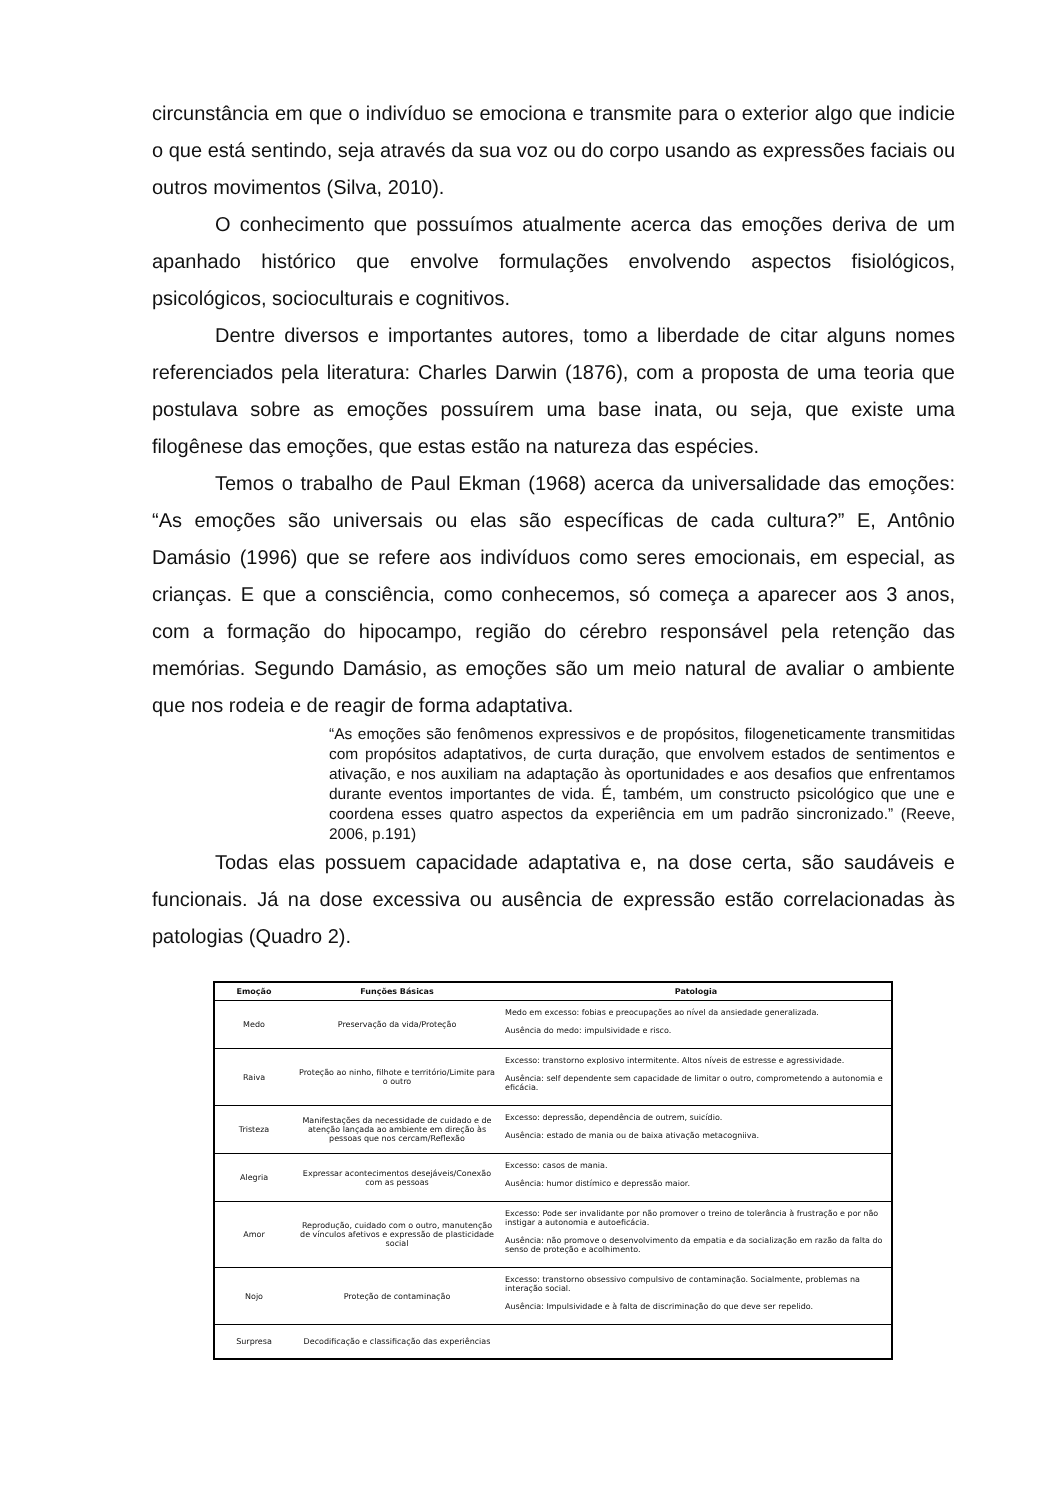circunstância em que o indivíduo se emociona e transmite para o exterior algo que indicie o que está sentindo, seja através da sua voz ou do corpo usando as expressões faciais ou outros movimentos (Silva, 2010).
O conhecimento que possuímos atualmente acerca das emoções deriva de um apanhado histórico que envolve formulações envolvendo aspectos fisiológicos, psicológicos, socioculturais e cognitivos.
Dentre diversos e importantes autores, tomo a liberdade de citar alguns nomes referenciados pela literatura: Charles Darwin (1876), com a proposta de uma teoria que postulava sobre as emoções possuírem uma base inata, ou seja, que existe uma filogênese das emoções, que estas estão na natureza das espécies.
Temos o trabalho de Paul Ekman (1968) acerca da universalidade das emoções: “As emoções são universais ou elas são específicas de cada cultura?” E, Antônio Damásio (1996) que se refere aos indivíduos como seres emocionais, em especial, as crianças. E que a consciência, como conhecemos, só começa a aparecer aos 3 anos, com a formação do hipocampo, região do cérebro responsável pela retenção das memórias. Segundo Damásio, as emoções são um meio natural de avaliar o ambiente que nos rodeia e de reagir de forma adaptativa.
“As emoções são fenômenos expressivos e de propósitos, filogeneticamente transmitidas com propósitos adaptativos, de curta duração, que envolvem estados de sentimentos e ativação, e nos auxiliam na adaptação às oportunidades e aos desafios que enfrentamos durante eventos importantes de vida. É, também, um constructo psicológico que une e coordena esses quatro aspectos da experiência em um padrão sincronizado.” (Reeve, 2006, p.191)
Todas elas possuem capacidade adaptativa e, na dose certa, são saudáveis e funcionais. Já na dose excessiva ou ausência de expressão estão correlacionadas às patologias (Quadro 2).
| Emoção | Funções Básicas | Patologia |
| --- | --- | --- |
| Medo | Preservação da vida/Proteção | Medo em excesso: fobias e preocupações ao nível da ansiedade generalizada. Ausência do medo: impulsividade e risco. |
| Raiva | Proteção ao ninho, filhote e território/Limite para o outro | Excesso: transtorno explosivo intermitente. Altos níveis de estresse e agressividade. Ausência: self dependente sem capacidade de limitar o outro, comprometendo a autonomia e eficácia. |
| Tristeza | Manifestações da necessidade de cuidado e de atenção lançada ao ambiente em direção às pessoas que nos cercam/Reflexão | Excesso: depressão, dependência de outrem, suicídio. Ausência: estado de mania ou de baixa ativação metacogniiva. |
| Alegria | Expressar acontecimentos desejáveis/Conexão com as pessoas | Excesso: casos de mania. Ausência: humor distímico e depressão maior. |
| Amor | Reprodução, cuidado com o outro, manutenção de vínculos afetivos e expressão de plasticidade social | Excesso: Pode ser invalidante por não promover o treino de tolerância à frustração e por não instigar a autonomia e autoeficácia. Ausência: não promove o desenvolvimento da empatia e da socialização em razão da falta do senso de proteção e acolhimento. |
| Nojo | Proteção de contaminação | Excesso: transtorno obsessivo compulsivo de contaminação. Socialmente, problemas na interação social. Ausência: Impulsividade e à falta de discriminação do que deve ser repelido. |
| Surpresa | Decodificação e classificação das experiências | |